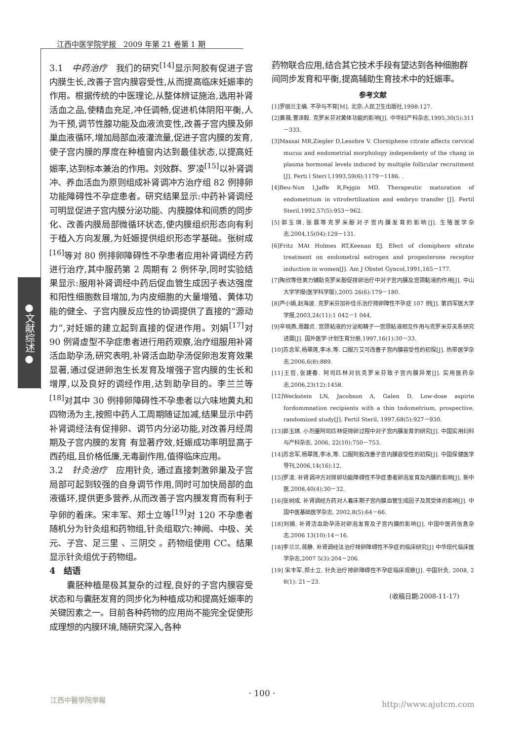江西中医学院学报　2009 年第 21 卷第 1 期
●文献综述●
3.1　中药治疗　我们的研究<sup>[14]</sup>显示阿胶有促进子宫内膜生长,改善子宫内膜容受性,从而提高临床妊娠率的作用。根据传统的中医理论,从整体辨证施治,选用补肾活血之品,使精血充足,冲任调畅,促进机体阴阳平衡,人为干预,调节性腺功能及血液流变性,改善子宫内膜及卵巢血液循环,增加局部血液灌流量,促进子宫内膜的发育,使子宫内膜的厚度在种植窗内达到最佳状态,以提高妊娠率,达到标本兼治的作用。刘效群、罗凌<sup>[15]</sup>以补肾调冲、养血活血为原则组成补肾调冲方治疗组 82 例排卵功能障碍性不孕症患者。研究结果显示:中药补肾调经可明显促进子宫内膜分泌功能、内膜腺体和间质的同步化、改善内膜局部微循环状态,使内膜组织形态向有利于植入方向发展,为妊娠提供组织形态学基础。张树成<sup>[16]</sup>等对 80 例排卵障碍性不孕患者应用补肾调经方药进行治疗,其中服药第 2 周期有 2 例怀孕,同时实验结果显示:服用补肾调经中药后促血管生成因子表达强度和阳性细胞数目增加,为内皮细胞的大量增殖、黄体功能的健全、子宫内膜反应性的协调提供了直接的“源动力”,对妊娠的建立起到直接的促进作用。刘娟<sup>[17]</sup>对 90 例肾虚型不孕症患者进行用药观察,治疗组服用补肾活血助孕汤,研究表明,补肾活血助孕汤促卵泡发育效果显著,通过促进卵泡生长发育及增强子宫内膜的生长和增厚,以及良好的调经作用,达到助孕目的。李兰兰等<sup>[18]</sup>对其中 30 例排卵障碍性不孕患者以六味地黄丸和四物汤为主,按照中药人工周期随证加减,结果显示中药补肾调经法有促排卵、调节内分泌功能,对改善月经周期及子宫内膜的发育 有显著疗效,妊娠成功率明显高于西药组,且价格低廉,无毒副作用,值得临床应用。
3.2　针灸治疗　应用针灸, 通过直接刺激卵巢及子宫局部可起到较强的自身调节作用,同时可加快局部的血液循环,提供更多营养,从而改善子宫内膜发育而有利于孕卵的着床。宋丰军、郑士立等<sup>[19]</sup>对 120 不孕患者随机分为针灸组和药物组,针灸组取穴:神阙、中极、关元、子宫、足三里 、三阴交 。药物组使用 CC。结果显示针灸组优于药物组。
4　结语
囊胚种植是极其复杂的过程,良好的子宫内膜容受状态和与囊胚发育的同步化为种植成功和提高妊娠率的关键因素之一。目前各种药物的应用尚不能完全促使形成理想的内膜环境,随研究深入,各种
药物联合应用,结合其它技术手段有望达到各种细胞群间同步发育和平衡,提高辅助生育技术中的妊娠率。
参考文献
[1]罗丽兰主编. 不孕与不育[M]. 北京:人民卫生出版社,1998:127.
[2]黄薇,曹泽毅. 克罗米芬对黄体功能的影响[J]. 中华妇产科杂志,1995,30(5):311－333.
[3]Massai MR,Ziegler D,Lesobre V. Clorniphene citrate affects cervical mucus and endometrial morphology independenty of the chang in plasma hormonal levels induced by multiple follicular recruitment [J]. Ferti l Steri l,1993,59(6):1179－1186. .
[4]Beu-Nun I,Jaffe R,Fejgin MD. Therapeutic maturation of endometrium in vitrofertilization and embryo transfer [J]. Fertil Steril,1992,57(5):953－962.
[5]郭玉琪,张展等克罗米酚对子宫内膜发育的影响[J]. 生殖医学杂志,2004,15(04):129－131.
[6]Fritz MAt Holmes RT,Keenan EJ. Efect of clomiphere eltrate treatment on endometral estrogen and progesterone receptor induction in women[J]. Am J Obstet Gyncol,1991,165－177.
[7]陶欣等倍美力辅助克罗米酚促排卵治疗中对子宫内膜及宫颈黏液的作用[J]. 中山大学学报(医学科学版),2005 26(6):179－180.
[8]芦小娟,赵海波. 克罗米芬加补佳乐治疗排卵障性不孕症 107 例[J]. 第四军医大学学报,2003,24(11):1 042－1 044.
[9]辛晓燕,周馥贞. 宫颈粘液的分泌和精子一宫颈粘液相互作用与克罗米芬关系研究进展[J]. 国外医学·计划生育分册,1997,16(1):30－33.
[10]苏念军,杨翠莲,李冰,等. 口服万艾可改善子宫内膜容受性的初探[J]. 热带医学杂志,2006,6(8):889.
[11]王哲,张建春. 阿司匹林对抗克罗米芬致子宫内膜异常[J]. 实用医药杂志,2006,23(12):1458.
[12]Weckstein LN, Jacobson A, Galen D, Low-dose aspirin fordommnation recipients with a thin tndometrium, prospective, randomized study[J]. Fertil Steril, 1997,68(5):927－930.
[13]郭玉琪. 小剂量阿司匹林促排卵过程中对子宫内膜发育的研究[J]. 中国实用妇科与产科杂志, 2006, 22(10):750－753.
[14]苏念军,杨翠莲,李冰,等. 口服阿胶改善子宫内膜容受性的初探[J]. 中国保健医学导刊,2006,14(16):12.
[15]罗凌. 补肾调冲方对排卵功能障碍性不孕症患者卵泡发育及内膜的影响[J]. 新中医,2008,40(4):30－32.
[16]张树成. 补肾调经方药对人着床期子宫内膜血管生成因子及其受体的影响[J]. 中国中医基础医学杂志, 2002,8(5):64－66.
[18]刘娟. 补肾活血助孕汤对卵泡发育及子宫内膜的影响[J]. 中国中医药信息杂志,2006 13(10):14－16.
[18]李兰兰,蒋静. 补肾调经法治疗排卵障碍性不孕症的临床研究[J] 中华现代临床医学杂志,2007 5(3):204－206.
[19] 宋丰军,郑士立. 针灸治疗排卵障碍性不孕症临床观察[J]. 中国针灸, 2008, 2 8(1): 21－23.
(收稿日期:2008-11-17)
· 100 ·
江西中醫學院學報
http://www.ajutcm.com